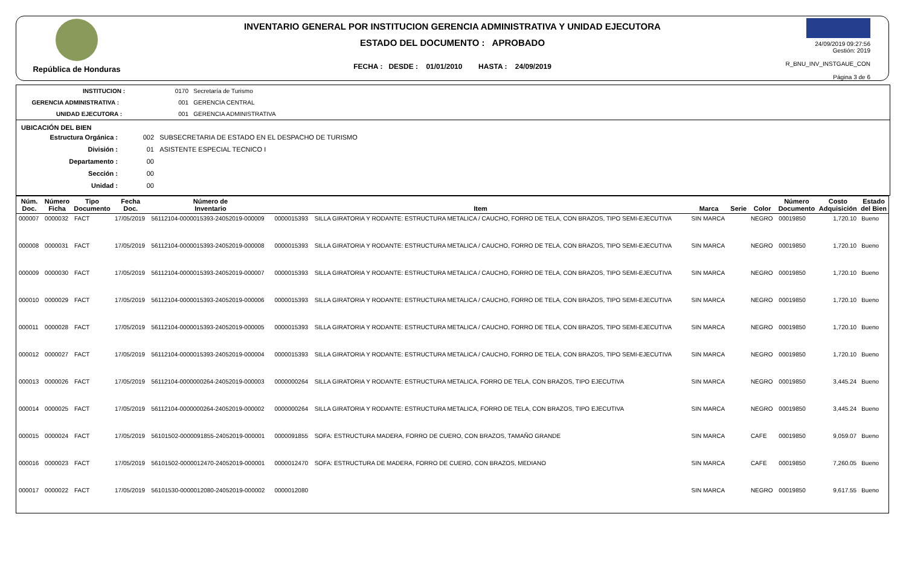República de Honduras
INVENTARIO GENERAL POR INSTITUCION GERENCIA ADMINISTRATIVA Y UNIDAD EJECUTORA
ESTADO DEL DOCUMENTO : APROBADO
FECHA : DESDE : 01/01/2010 HASTA : 24/09/2019
24/09/2019 09:27:56
Gestión: 2019
R_BNU_INV_INSTGAUE_CON
Página 3 de 6
INSTITUCION : 0170 Secretaría de Turismo
GERENCIA ADMINISTRATIVA : 001 GERENCIA CENTRAL
UNIDAD EJECUTORA : 001 GERENCIA ADMINISTRATIVA
UBICACIÓN DEL BIEN
Estructura Orgánica : 002 SUBSECRETARIA DE ESTADO EN EL DESPACHO DE TURISMO
División : 01 ASISTENTE ESPECIAL TECNICO I
Departamento : 00
Sección : 00
Unidad : 00
| Núm. Doc. | Número Ficha | Tipo Documento | Fecha Doc. | Número de Inventario | Item | | Marca | Serie | Color | Número Documento | Costo Adquisición | Estado del Bien |
| --- | --- | --- | --- | --- | --- | --- | --- | --- | --- | --- | --- | --- |
| 000007 | 0000032 | FACT | 17/05/2019 | 56112104-0000015393-24052019-000009 | 0000015393 | SILLA GIRATORIA Y RODANTE: ESTRUCTURA METALICA / CAUCHO, FORRO DE TELA, CON BRAZOS, TIPO SEMI-EJECUTIVA | SIN MARCA | | NEGRO | 00019850 | 1,720.10 | Bueno |
| 000008 | 0000031 | FACT | 17/05/2019 | 56112104-0000015393-24052019-000008 | 0000015393 | SILLA GIRATORIA Y RODANTE: ESTRUCTURA METALICA / CAUCHO, FORRO DE TELA, CON BRAZOS, TIPO SEMI-EJECUTIVA | SIN MARCA | | NEGRO | 00019850 | 1,720.10 | Bueno |
| 000009 | 0000030 | FACT | 17/05/2019 | 56112104-0000015393-24052019-000007 | 0000015393 | SILLA GIRATORIA Y RODANTE: ESTRUCTURA METALICA / CAUCHO, FORRO DE TELA, CON BRAZOS, TIPO SEMI-EJECUTIVA | SIN MARCA | | NEGRO | 00019850 | 1,720.10 | Bueno |
| 000010 | 0000029 | FACT | 17/05/2019 | 56112104-0000015393-24052019-000006 | 0000015393 | SILLA GIRATORIA Y RODANTE: ESTRUCTURA METALICA / CAUCHO, FORRO DE TELA, CON BRAZOS, TIPO SEMI-EJECUTIVA | SIN MARCA | | NEGRO | 00019850 | 1,720.10 | Bueno |
| 000011 | 0000028 | FACT | 17/05/2019 | 56112104-0000015393-24052019-000005 | 0000015393 | SILLA GIRATORIA Y RODANTE: ESTRUCTURA METALICA / CAUCHO, FORRO DE TELA, CON BRAZOS, TIPO SEMI-EJECUTIVA | SIN MARCA | | NEGRO | 00019850 | 1,720.10 | Bueno |
| 000012 | 0000027 | FACT | 17/05/2019 | 56112104-0000015393-24052019-000004 | 0000015393 | SILLA GIRATORIA Y RODANTE: ESTRUCTURA METALICA / CAUCHO, FORRO DE TELA, CON BRAZOS, TIPO SEMI-EJECUTIVA | SIN MARCA | | NEGRO | 00019850 | 1,720.10 | Bueno |
| 000013 | 0000026 | FACT | 17/05/2019 | 56112104-0000000264-24052019-000003 | 0000000264 | SILLA GIRATORIA Y RODANTE: ESTRUCTURA METALICA, FORRO DE TELA, CON BRAZOS, TIPO EJECUTIVA | SIN MARCA | | NEGRO | 00019850 | 3,445.24 | Bueno |
| 000014 | 0000025 | FACT | 17/05/2019 | 56112104-0000000264-24052019-000002 | 0000000264 | SILLA GIRATORIA Y RODANTE: ESTRUCTURA METALICA, FORRO DE TELA, CON BRAZOS, TIPO EJECUTIVA | SIN MARCA | | NEGRO | 00019850 | 3,445.24 | Bueno |
| 000015 | 0000024 | FACT | 17/05/2019 | 56101502-0000091855-24052019-000001 | 0000091855 | SOFA: ESTRUCTURA MADERA, FORRO DE CUERO, CON BRAZOS, TAMAÑO GRANDE | SIN MARCA | | CAFE | 00019850 | 9,059.07 | Bueno |
| 000016 | 0000023 | FACT | 17/05/2019 | 56101502-0000012470-24052019-000001 | 0000012470 | SOFA: ESTRUCTURA DE MADERA, FORRO DE CUERO, CON BRAZOS, MEDIANO | SIN MARCA | | CAFE | 00019850 | 7,260.05 | Bueno |
| 000017 | 0000022 | FACT | 17/05/2019 | 56101530-0000012080-24052019-000002 | 0000012080 | | SIN MARCA | | NEGRO | 00019850 | 9,617.55 | Bueno |